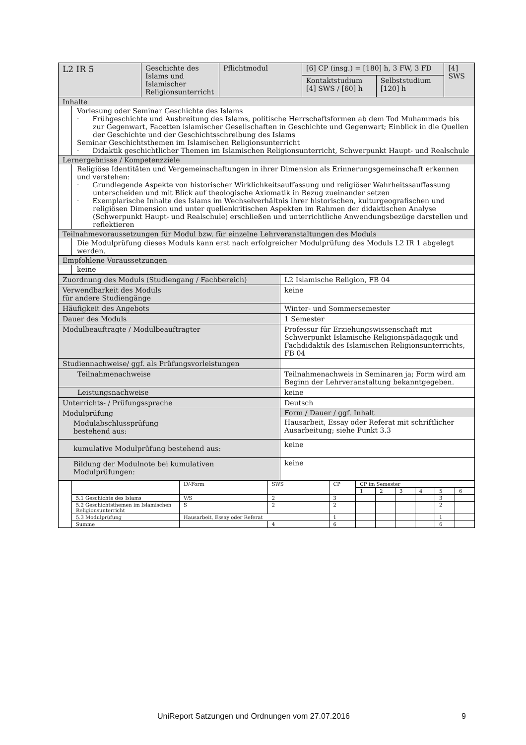| L2 IR 5 | Geschichte des Islams und Islamischer Religionsunterricht | Pflichtmodul | [6] CP (insg.) = [180] h, 3 FW, 3 FD | | [4] SWS |
| | | | Kontaktstudium [4] SWS / [60] h | Selbststudium [120] h | |
| Inhalte Vorlesung oder Seminar Geschichte des Islams · Frühgeschichte und Ausbreitung des Islams, politische Herrschaftsformen ab dem Tod Muhammads bis zur Gegenwart, Facetten islamischer Gesellschaften in Geschichte und Gegenwart; Einblick in die Quellen der Geschichte und der Geschichtsschreibung des Islams Seminar Geschichtsthemen im Islamischen Religionsunterricht · Didaktik geschichtlicher Themen im Islamischen Religionsunterricht, Schwerpunkt Haupt- und Realschule | | | | | |
| Lernergebnisse / Kompetenzziele Religiöse Identitäten und Vergemeinschaftungen in ihrer Dimension als Erinnerungsgemeinschaft erkennen und verstehen: · Grundlegende Aspekte von historischer Wirklichkeitsauffassung und religiöser Wahrheitssauffassung unterscheiden und mit Blick auf theologische Axiomatik in Bezug zueinander setzen · Exemplarische Inhalte des Islams im Wechselverhältnis ihrer historischen, kulturgeografischen und religiösen Dimension und unter quellenkritischen Aspekten im Rahmen der didaktischen Analyse (Schwerpunkt Haupt- und Realschule) erschließen und unterrichtliche Anwendungsbezüge darstellen und reflektieren | | | | | |
| Teilnahmevoraussetzungen für Modul bzw. für einzelne Lehrveranstaltungen des Moduls Die Modulprüfung dieses Moduls kann erst nach erfolgreicher Modulprüfung des Moduls L2 IR 1 abgelegt werden. | | | | | |
| Empfohlene Voraussetzungen keine | | | | | |
| Zuordnung des Moduls (Studiengang / Fachbereich) | L2 Islamische Religion, FB 04 |
| Verwendbarkeit des Moduls für andere Studiengänge | keine |
| Häufigkeit des Angebots | Winter- und Sommersemester |
| Dauer des Moduls | 1 Semester |
| Modulbeauftragte / Modulbeauftragter | Professur für Erziehungswissenschaft mit Schwerpunkt Islamische Religionspädagogik und Fachdidaktik des Islamischen Religionsunterrichts, FB 04 |
| Studiennachweise/ ggf. als Prüfungsvorleistungen | |
| Teilnahmenachweise | Teilnahmenachweis in Seminaren ja; Form wird am Beginn der Lehrveranstaltung bekanntgegeben. |
| Leistungsnachweise | keine |
| Unterrichts- / Prüfungssprache | Deutsch |
| Modulprüfung Modulabschlussprüfung bestehend aus: | Form / Dauer / ggf. Inhalt Hausarbeit, Essay oder Referat mit schriftlicher Ausarbeitung; siehe Punkt 3.3 |
| kumulative Modulprüfung bestehend aus: | keine |
| Bildung der Modulnote bei kumulativen Modulprüfungen: | keine |
| | | LV-Form | SWS | CP | CP im Semester | | | | | |
| | | | | | 1 | 2 | 3 | 4 | 5 | 6 |
| | 5.1 Geschichte des Islams | V/S | 2 | 3 | | | | | 3 | |
| | 5.2 Geschichtsthemen im Islamischen Religionsunterricht | S | 2 | 2 | | | | | 2 | |
| | 5.3 Modulprüfung | Hausarbeit, Essay oder Referat | | 1 | | | | | 1 | |
| | Summe | | 4 | 6 | | | | | 6 | |
UniReport Satzungen und Ordnungen vom 27.07.2016 9